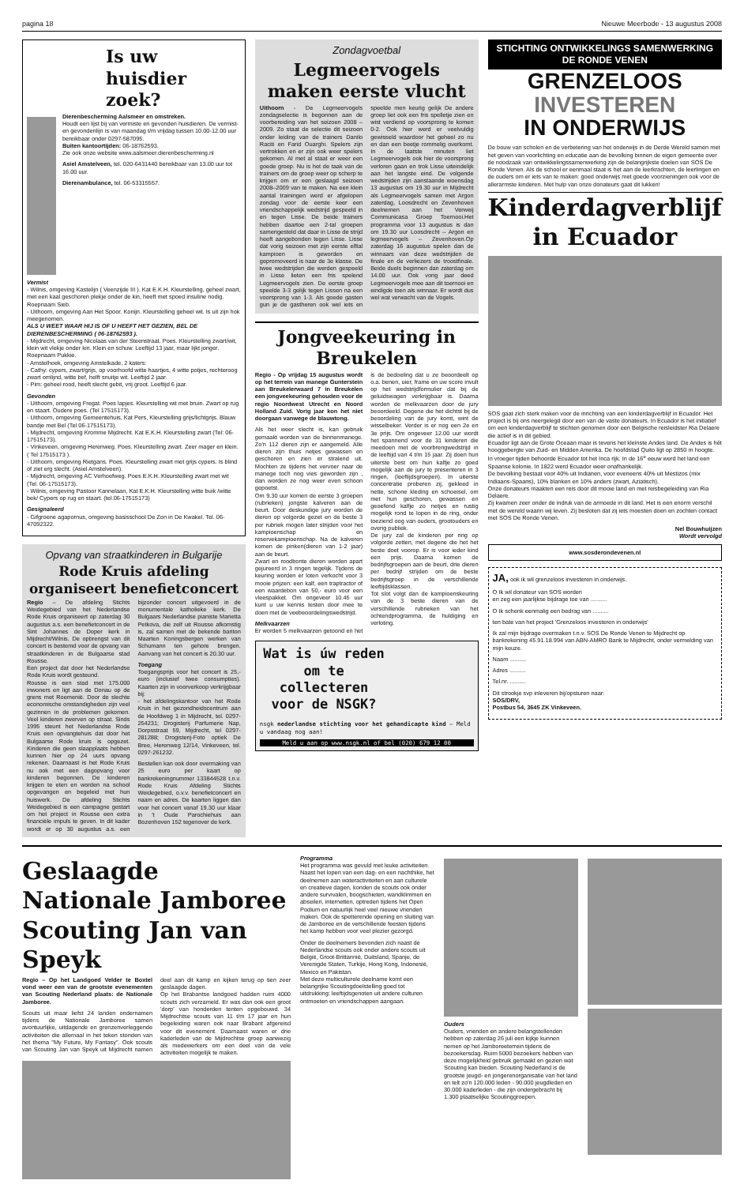pagina 18 Nieuwe Meerbode - 13 augustus 2008
Is uw huisdier zoek?
Dierenbescherming Aalsmeer en omstreken.
Houdt een lijst bij van vermiste en gevonden huisdieren. De vermist- en gevondenlijn is van maandag t/m vrijdag tussen 10.00-12.00 uur bereikbaar onder 0297-587095.
Buiten kantoortijden: 06-18762593.
Zie ook onze website www.aalsmeer.dierenbescherming.nl
Asiel Amstelveen, tel. 020-6431440 bereikbaar van 13.00 uur tot 16.00 uur.
Dierenambulance, tel. 06-53315557.
Vermist
- Wilnis, omgeving Kastelijn ( Veenzijde III ). Kat E.K.H. Kleurstelling, geheel zwart, met een kaal geschoren plekje onder de kin, heeft met spoed insuline nodig. Roepnaam Sieb.
- Uithoorn, omgeving Aan Het Spoor. Konijn. Kleurstelling geheel wit. Is uit zijn hok meegenomen.
ALS U WEET WAAR HIJ IS OF U HEEFT HET GEZIEN, BEL DE DIERENBESCHERMING ( 06-18762593 ).
- Mijdrecht, omgeving Nicolaas van der Steenstraat. Poes. Kleurstelling zwart/wit, klein wit vlekje onder kin. Klein en schuw. Leeftijd 13 jaar, maar lijkt jonger. Roepnaam Pukkie.
- Amstelhoek, omgeving Amstelkade, 2 katers:
- Cathy: cypers, zwart/grijs, op voorhoofd witte haartjes, 4 witte potjes, rechteroog zwart omlijnd, witte bef, helft snuitje wit. Leeftijd 2 jaar.
- Pim: geheel rood, heeft slecht gebit, vrij groot. Leeftijd 6 jaar.
Gevonden
- Uithoorn, omgeving Fregat. Poes lapjes. Kleurstelling wit met bruin. Zwart op rug en staart. Oudere poes. (Tel 17515173).
- Uithoorn, omgeving Gemeentehuis, Kat Pers, Kleurstelling grijs/lichtgrijs. Blauw bandje met Bel (Tel 06-17515173).
- Mijdrecht, omgeving Kromme Mijdrecht. Kat E.K.H. Kleurstelling zwart (Tel: 06-17515173).
- Vinkeveen, omgeving Herenweg. Poes. Kleurstelling zwart. Zeer mager en klein. ( Tel 17515173 ).
- Uithoorn, omgeving Rietgans. Poes. Kleurstelling zwart met grijs cypers. Is blind of ziet erg slecht. (Asiel Amstelveen).
- Mijdrecht, omgeving AC Verhoefweg. Poes E.K.H. Kleurstelling zwart met wit (Tel. 06-17515173).
- Wilnis, omgeving Pastoor Kannelaan, Kat E.K.H. Kleurstelling witte buik /witte bek/ Cypers op rug en staart. (tel.06-17515173)
Gesignaleerd
- Gifgroene agapornus, omgeving basisschool De Zon in De Kwakel. Tel. 06-47092322.
Opvang van straatkinderen in Bulgarije
Rode Kruis afdeling organiseert benefietconcert
Regio – De afdeling Stichts Weidegebied van het Nederlandse Rode Kruis organiseert op zaterdag 30 augustus a.s. een benefietconcert in de Sint Johannes de Doper kerk in Mijdrecht/Wilnis. De opbrengst van dit concert is bestemd voor de opvang van straatkinderen in de Bulgaarse stad Rousse.
Een project dat door het Nederlandse Rode Kruis wordt gesteund.
Rousse is een stad met 175.000 inwoners en ligt aan de Donau op de grens met Roemenië. Door de slechte economische omstandigheden zijn veel gezinnen in de problemen gekomen. Veel kinderen zwerven op straat. Sinds 1995 steunt het Nederlandse Rode Kruis een opvangtehuis dat door het Bulgaarse Rode kruis is opgezet. Kinderen die geen slaapplaats hebben kunnen hier op 24 uurs opvang rekenen. Daarnaast is het Rode Kruis nu ook met een dagopvang voor kinderen begonnen. De kinderen krijgen te eten en worden na school opgevangen en begeleid met hun huiswerk. De afdeling Stichts Weidegebied is een campagne gestart om het project in Rousse een extra financiële impuls te geven. In dit kader wordt er op 30 augustus a.s. een bijzonder concert uitgevoerd in de monumentale katholieke kerk. De Bulgaars Nederlandse pianiste Marietta Petkova, die zelf uit Rousse afkomstig is, zal samen met de bekende bariton Maarten Koningsbergen werken van Schumann ten gehore brengen. Aanvang van het concert is 20.30 uur.
Toegang
Toegangsprijs voor het concert is 25,- euro (inclusief twee consumpties). Kaarten zijn in voorverkoop verkrijgbaar bij:
- het afdelingskantoor van het Rode Kruis in het gezondheidscentrum aan de Hoofdweg 1 in Mijdrecht, tel. 0297-254231; Drogisterij Parfumerie Nap, Dorpsstraat 59, Mijdrecht, tel 0297-281288; Drogisterij-Foto optiek De Bree, Herenweg 12/14, Vinkeveen, tel. 0297-261232.
Bestellen kan ook door overmaking van 25 euro per kaart op bankrekeningnummer 133844528 t.n.v. Rode Kruis Afdeling Stichts Weidegebied, o.v.v. benefietconcert en naam en adres. De kaarten liggen dan voor het concert vanaf 19.30 uur klaar in 't Oude Parochiehuis aan Bozenhoven 152 tegenover de kerk.
Zondagvoetbal
Legmeervogels maken eerste vlucht
Uithoorn - De Legmeervogels zondagselectie is begonnen aan de voorbereiding van het seizoen 2008 – 2009. Zo staat de selectie dit seizoen onder leiding van de trainers Danilo Raciti en Farid Ouarghi. Spelers zijn vertrokken en er zijn ook weer spelers gekomen. Al met al staat er weer een goede groep. Nu is het de taak van de trainers om de groep weer op scherp te krijgen om er een geslaagd seizoen 2008–2009 van te maken. Na een klein aantal trainingen werd er afgelopen zondag voor de eerste keer een vriendschappelijk wedstrijd gespeeld in en tegen Lisse. De beide trainers hebben daartoe een 2-tal groepen samengesteld dat daar in Lisse de strijd heeft aangebonden tegen Lisse. Lisse dat vorig seizoen met zijn eerste elftal kampioen is geworden en gepromoveerd is naar de 3e klasse. De twee wedstrijden die werden gespeeld in Lisse lieten een fris spelend Legmeervogels zien. De eerste groep speelde 3-3 gelijk tegen Lissen na een voorsprong van 1-3. Als goede gasten gun je de gastheren ook wel iets en speelde men keurig gelijk De andere groep liet ook een fris spelletje zien en wist verdiend op voorsprong te komen 0-2. Ook hier werd er veelvuldig gewisseld waardoor het geheel zo nu en dan een beetje rommelig overkomt. In de laatste minuten liet Legmeervogels ook hier de voorsprong verloren gaan en trok Lisse uiteindelijk aan het langste eind. De volgende wedstrijden zijn aanstaande woensdag 13 augustus om 19.30 uur in Mijdrecht als Legmeervogels samen met Argon zaterdag, Loosdrecht en Zevenhoven deelnemen aan het Verweij Communicasa Groep Toernooi.Het programma voor 13 augustus is dan om 19.30 uur Loosdrecht – Argon en legmeervogels – Zevenhoven.Op zaterdag 16 augustus spelen dan de winnaars van deze wedstrijden de finale en de verliezers de troostfinale. Beide duels beginnen dan zaterdag om 14.00 uur. Ook vorig jaar deed Legmeervogels mee aan dit toernooi en eindigde toen als winnaar. Er wordt dus wel wat verwacht van de Vogels.
Jongveekeuring in Breukelen
Regio - Op vrijdag 15 augustus wordt op het terrein van manege Gunterstein aan Breukelerwaard 7 in Breukelen een jongveekeuring gehouden voor de regio Noordwest Utrecht en Noord Holland Zuid. Vorig jaar kon het niet doorgaan vanwege de blauwtong.
Als het weer slecht is, kan gebruik gemaakt worden van de binnenmanege. Zo'n 112 dieren zijn er aangemeld. Alle dieren zijn thuis netjes gewassen en geschoren en zien er stralend uit. Mochten ze tijdens het vervoer naar de manege toch nog vies geworden zijn , dan worden ze nog weer even schoon gepoetst.
Om 9.30 uur komen de eerste 3 groepen (rubrieken) jongste kalveren aan de beurt. Door deskundige jury worden de dieren op volgorde gezet en de beste 3 per rubriek mogen later strijden voor het kampioenschap en reservekampioenschap. Na de kalveren komen de pinken(dieren van 1-2 jaar) aan de beurt.
Zwart en roodbonte dieren worden apart gejureerd in 3 ringen tegelijk. Tijdens de keuring worden er loten verkocht voor 3 mooie prijzen: een kalf, een traptractor of een waardebon van 50,- euro voor een vleespakket. Om ongeveer 10.45 uur kunt u uw kennis testen door mee te doen met de veebeoordelingswedstrijd.
Melkvaarzen
Er worden 5 melkvaarzen getoond en het is de bedoeling dat u ze beoordeelt op o.a. benen, uier, frame en uw score invult op het wedstrijdformulier dat bij de geluidswagen verkrijgbaar is. Daarna worden de melkvaarzen door de jury beoordeeld. Degene die het dichtst bij de beoordeling van de jury komt, wint de wisselbeker. Verder is er nog een 2e en 3e prijs. Om ongeveer 12.00 uur wordt het spannend voor de 31 kinderen die meedoen met de voorbrengwedstrijd in de leeftijd van 4 t/m 15 jaar. Zij doen hun uiterste best om hun kalfje zo goed mogelijk aan de jury te presenteren in 3 ringen, (leeftijdsgroepen). In uiterste concentratie proberen zij, gekleed in nette, schone kleding en schoeisel, om met hun geschoren, gewassen en geoefend kalfje zo netjes en rustig mogelijk rond te lopen in de ring, onder toeziend oog van ouders, grootouders en overig publiek.
De jury zal de kinderen per ring op volgorde zetten, met degene die het het beste doet voorop. Er is voor ieder kind een prijs. Daarna komen de bedrijfsgroepen aan de beurt, drie dieren per bedrijf strijden om de beste bedrijfsgroep in de verschillende leeftijdsklassen.
Tot slot volgt dan de kampioenskeuring van de 3 beste dieren van de verschillende rubrieken van het ochtendprogramma, de huldiging en verloting.
Wat is úw reden om te collecteren voor de NSGK?
nsgk nederlandse stichting voor het gehandicapte kind — Meld u vandaag nog aan!
Meld u aan op www.nsgk.nl of bel (020) 679 12 00
STICHTING ONTWIKKELINGS SAMENWERKING DE RONDE VENEN
GRENZELOOS
INVESTEREN
IN ONDERWIJS
De bouw van scholen en de verbetering van het onderwijs in de Derde Wereld samen met het geven van voorlichting en educatie aan de bevolking binnen de eigen gemeente over de noodzaak van ontwikkelingssamenwerking zijn de belangrijkste doelen van SOS De Ronde Venen. Als de school er eenmaal staat is het aan de leerkrachten, de leerlingen en de ouders om er iets van te maken: goed onderwijs met goede voorzieningen ook voor de allerarmste kinderen. Met hulp van onze donateurs gaat dit lukken!
Kinderdagverblijf in Ecuador
SOS gaat zich sterk maken voor de inrichting van een kinderdagverblijf in Ecuador. Het project is bij ons neergelegd door een van de vaste donateurs. In Ecuador is het initiatief om een kinderdagverblijf te stichten genomen door een Belgische reisleidster Ria Delaere die actief is in dit gebied.
Ecuador ligt aan de Grote Oceaan maar is tevens het kleinste Andes land. De Andes is hét hooggebergte van Zuid- en Midden Amerika. De hoofdstad Quito ligt op 2850 m hoogte.
In vroeger tijden behoorde Ecuador tot het Inca rijk. In de 16<sup>e</sup> eeuw werd het land een Spaanse kolonie. In 1822 werd Ecuador weer onafhankelijk.
De bevolking bestaat voor 40% uit Indianen, voor eveneens 40% uit Mestizos (mix Indiaans-Spaans), 10% blanken en 10% anders (zwart, Aziatisch).
Onze donateurs maakten een reis door dit mooie land en met reisbegeleiding van Ria Delaere.
Zij kwamen zeer onder de indruk van de armoede in dit land. Het is een enorm verschil met de wereld waarin wij leven. Zij besloten dat zij iets moesten doen en zochten contact met SOS De Ronde Venen.
Nel Bouwhuijzen
Wordt vervolgd
www.sosderondevenen.nl
JA, ook ik wil grenzeloos investeren in onderwijs.
O Ik wil donateur van SOS worden
en zeg een jaarlijkse bijdrage toe van ..........
O Ik schenk eenmalig een bedrag van ..........
ten bate van het project 'Grenzeloos investeren in onderwijs'
Ik zal mijn bijdrage overmaken t.n.v. SOS De Ronde Venen te Mijdrecht op bankrekening 45.91.18.994 van ABN-AMRO Bank te Mijdrecht, onder vermelding van mijn keuze.
Naam ..........
Adres ..........
Tel.nr. ..........
Dit strookje svp inleveren bij/opsturen naar:
SOS/DRV,
Postbus 54, 3645 ZK Vinkeveen.
Geslaagde Nationale Jamboree Scouting Jan van Speyk
Regio – Op het Landgoed Velder te Boxtel vond weer een van de grootste evenementen van Scouting Nederland plaats: de Nationale Jamboree.
Scouts uit maar liefst 24 landen ondernamen tijdens de Nationale Jamboree samen avontuurlijke, uitdagende en grenzenverleggende activiteiten die allemaal in het teken stonden van het thema "My Future, My Fantasy". Ook scouts van Scouting Jan van Speyk uit Mijdrecht namen deel aan dit kamp en kijken terug op tien zeer geslaagde dagen.
Op het Brabantse landgoed hadden ruim 4000 scouts zich verzameld. Er was dan ook een groot 'dorp' van honderden tenten opgebouwd. 34 Mijdrechtse scouts van 11 t/m 17 jaar en hun begeleiding waren ook naar Brabant afgereisd voor dit evenement. Daarnaast waren er drie kaderleden van de Mijdrechtse groep aanwezig als medewerkers om een deel van de vele activiteiten mogelijk te maken.
Programma
Het programma was gevuld met leuke activiteiten. Naast het lopen van een dag- en een nachthike, het deelnemen aan wateractiviteiten en aan culturele en creatieve dagen, konden de scouts ook onder andere survivalen, boogschieten, wandklimmen en abseilen, internetten, optreden tijdens het Open Podium en natuurlijk heel veel nieuwe vrienden maken. Ook de spetterende opening en sluiting van de Jamboree en de verschillende feesten tijdens het kamp hebben voor veel plezier gezorgd.
Onder de deelnemers bevonden zich naast de Nederlandse scouts ook onder andere scouts uit België, Groot-Brittannië, Duitsland, Spanje, de Verenigde Staten, Turkije, Hong Kong, Indonesië, Mexico en Pakistan.
Met deze multiculturele deelname komt een belangrijke Scoutingdoelstelling goed tot uitdrukking: leeftijdsgenoten uit andere culturen ontmoeten en vriendschappen aangaan.
Ouders
Ouders, vrienden en andere belangstellenden hebben op zaterdag 26 juli een kijkje kunnen nemen op het Jamboreeterrein tijdens de bezoekersdag. Ruim 5000 bezoekers hebben van deze mogelijkheid gebruik gemaakt en gezien wat Scouting kan bieden. Scouting Nederland is de grootste jeugd- en jongerenorganisatie van het land en telt zo'n 120.000 leden - 90.000 jeugdleden en 30.000 kaderleden - die zijn ondergebracht bij 1.300 plaatselijke Scoutinggroepen.